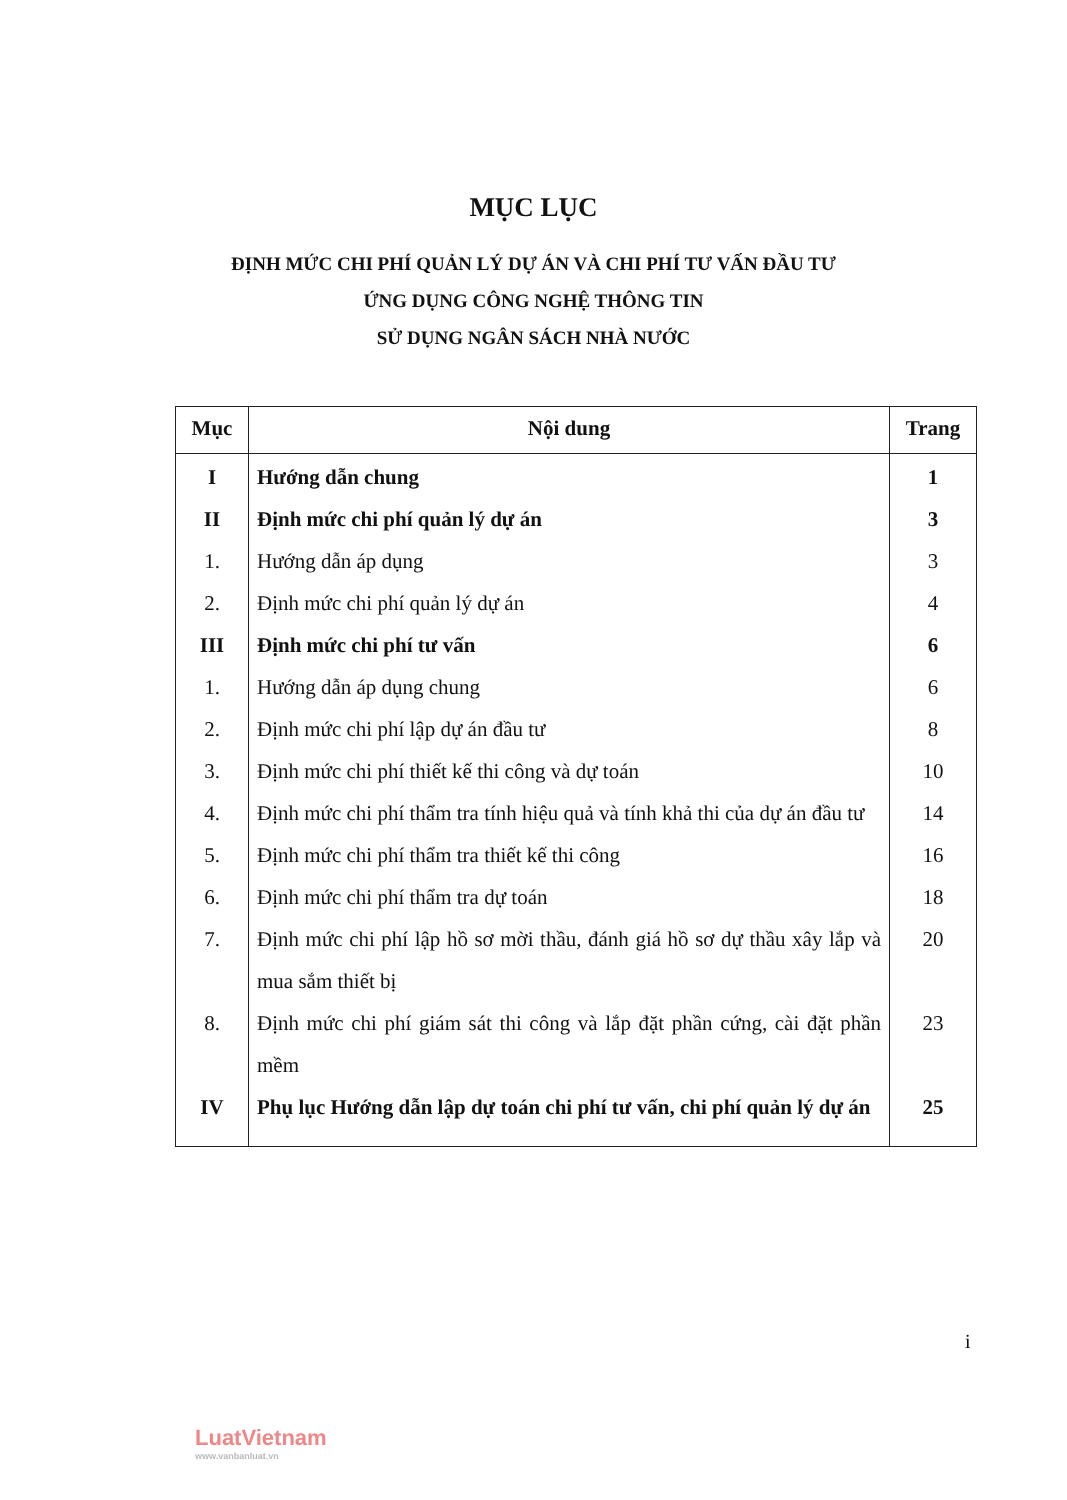MỤC LỤC
ĐỊNH MỨC CHI PHÍ QUẢN LÝ DỰ ÁN VÀ CHI PHÍ TƯ VẤN ĐẦU TƯ
ỨNG DỤNG CÔNG NGHỆ THÔNG TIN
SỬ DỤNG NGÂN SÁCH NHÀ NƯỚC
| Mục | Nội dung | Trang |
| --- | --- | --- |
| I | Hướng dẫn chung | 1 |
| II | Định mức chi phí quản lý dự án | 3 |
| 1. | Hướng dẫn áp dụng | 3 |
| 2. | Định mức chi phí quản lý dự án | 4 |
| III | Định mức chi phí tư vấn | 6 |
| 1. | Hướng dẫn áp dụng chung | 6 |
| 2. | Định mức chi phí lập dự án đầu tư | 8 |
| 3. | Định mức chi phí thiết kế thi công và dự toán | 10 |
| 4. | Định mức chi phí thẩm tra tính hiệu quả và tính khả thi của dự án đầu tư | 14 |
| 5. | Định mức chi phí thẩm tra thiết kế thi công | 16 |
| 6. | Định mức chi phí thẩm tra dự toán | 18 |
| 7. | Định mức chi phí lập hồ sơ mời thầu, đánh giá hồ sơ dự thầu xây lắp và mua sắm thiết bị | 20 |
| 8. | Định mức chi phí giám sát thi công và lắp đặt phần cứng, cài đặt phần mềm | 23 |
| IV | Phụ lục Hướng dẫn lập dự toán chi phí tư vấn, chi phí quản lý dự án | 25 |
i
LuatVietnam
www.vanbanluat.vn